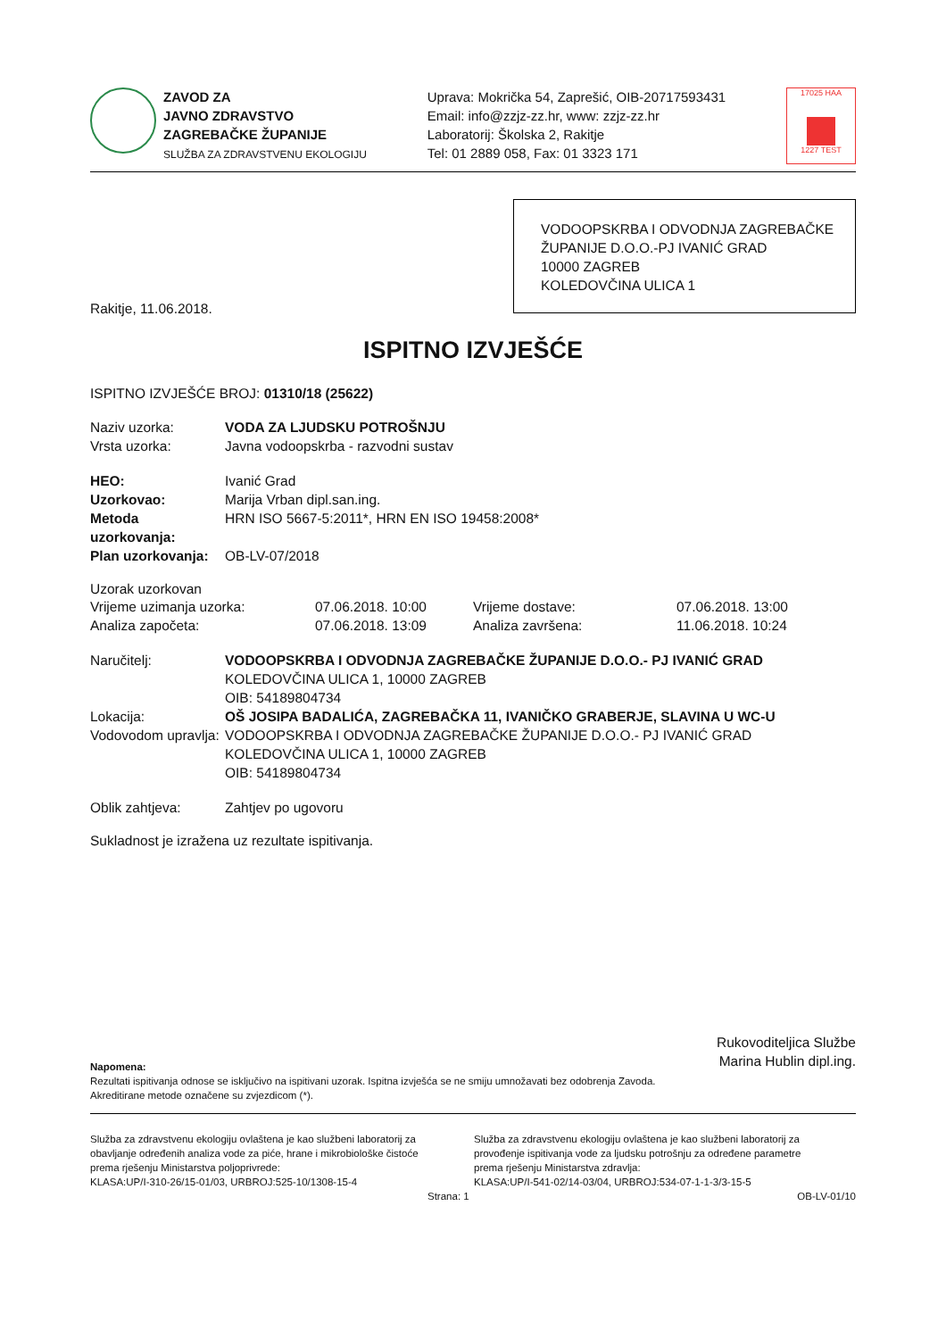ZAVOD ZA
JAVNO ZDRAVSTVO
ZAGREBAČKE ŽUPANIJE
SLUŽBA ZA ZDRAVSTVENU EKOLOGIJU
Uprava: Mokrička 54, Zaprešić, OIB-20717593431
Email: info@zzjz-zz.hr, www: zzjz-zz.hr
Laboratorij: Školska 2, Rakitje
Tel: 01 2889 058, Fax: 01 3323 171
17025 HAA
1227 TEST
VODOOPSKRBA I ODVODNJA ZAGREBAČKE ŽUPANIJE D.O.O.-PJ IVANIĆ GRAD
10000 ZAGREB
KOLEDOVČINA ULICA 1
Rakitje, 11.06.2018.
ISPITNO IZVJEŠĆE
ISPITNO IZVJEŠĆE BROJ: 01310/18 (25622)
Naziv uzorka: VODA ZA LJUDSKU POTROŠNJU
Vrsta uzorka:
Javna vodoopskrba - razvodni sustav
HEO: Ivanić Grad
Uzorkovao: Marija Vrban dipl.san.ing.
Metoda uzorkovanja: HRN ISO 5667-5:2011*, HRN EN ISO 19458:2008*
Plan uzorkovanja: OB-LV-07/2018
Uzorak uzorkovan
Vrijeme uzimanja uzorka:
07.06.2018. 10:00
Vrijeme dostave:
07.06.2018. 13:00
Analiza započeta:
07.06.2018. 13:09
Analiza završena:
11.06.2018. 10:24
Naručitelj: VODOOPSKRBA I ODVODNJA ZAGREBAČKE ŽUPANIJE D.O.O.- PJ IVANIĆ GRAD
KOLEDOVČINA ULICA 1, 10000 ZAGREB
OIB: 54189804734
Lokacija: OŠ JOSIPA BADALIĆA, ZAGREBAČKA 11, IVANIČKO GRABERJE, SLAVINA U WC-U
Vodovodom upravlja:
VODOOPSKRBA I ODVODNJA ZAGREBAČKE ŽUPANIJE D.O.O.- PJ IVANIĆ GRAD
KOLEDOVČINA ULICA 1, 10000 ZAGREB
OIB: 54189804734
Oblik zahtjeva:
Zahtjev po ugovoru
Sukladnost je izražena uz rezultate ispitivanja.
Rukovoditeljica Službe
Marina Hublin dipl.ing.
Napomena:
Rezultati ispitivanja odnose se isključivo na ispitivani uzorak. Ispitna izvješća se ne smiju umnožavati bez odobrenja Zavoda.
Akreditirane metode označene su zvjezdicom (*).
Služba za zdravstvenu ekologiju ovlaštena je kao službeni laboratorij za obavljanje određenih analiza vode za piće, hrane i mikrobiološke čistoće prema rješenju Ministarstva poljoprivrede:
KLASA:UP/I-310-26/15-01/03, URBROJ:525-10/1308-15-4
Služba za zdravstvenu ekologiju ovlaštena je kao službeni laboratorij za provođenje ispitivanja vode za ljudsku potrošnju za određene parametre prema rješenju Ministarstva zdravlja:
KLASA:UP/I-541-02/14-03/04, URBROJ:534-07-1-1-3/3-15-5
Strana: 1 OB-LV-01/10